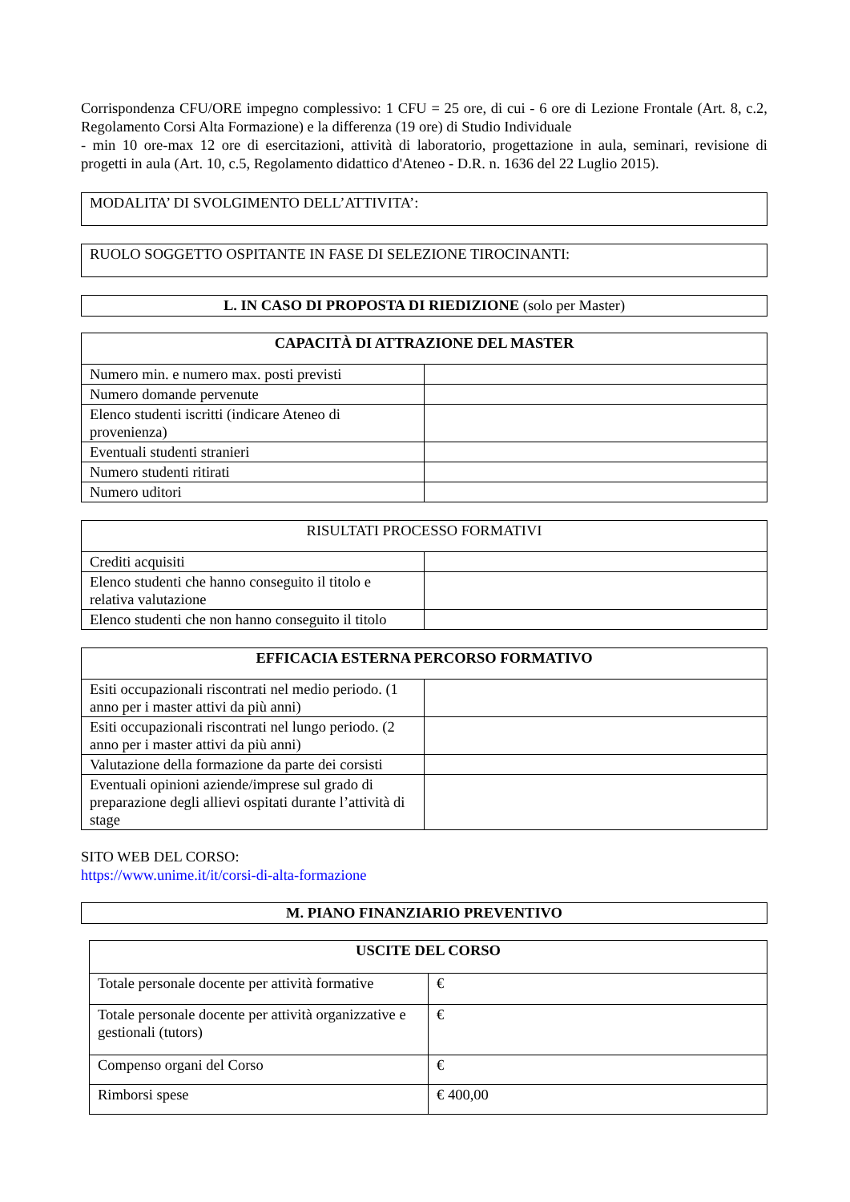Corrispondenza CFU/ORE impegno complessivo: 1 CFU = 25 ore, di cui - 6 ore di Lezione Frontale (Art. 8, c.2, Regolamento Corsi Alta Formazione) e la differenza (19 ore) di Studio Individuale
- min 10 ore-max 12 ore di esercitazioni, attività di laboratorio, progettazione in aula, seminari, revisione di progetti in aula (Art. 10, c.5, Regolamento didattico d'Ateneo - D.R. n. 1636 del 22 Luglio 2015).
MODALITA’ DI SVOLGIMENTO DELL’ATTIVITA’:
RUOLO SOGGETTO OSPITANTE IN FASE DI SELEZIONE TIROCINANTI:
L. IN CASO DI PROPOSTA DI RIEDIZIONE (solo per Master)
| CAPACITÀ DI ATTRAZIONE DEL MASTER | |
| --- | --- |
| Numero min. e numero max. posti previsti | |
| Numero domande pervenute | |
| Elenco studenti iscritti (indicare Ateneo di provenienza) | |
| Eventuali studenti stranieri | |
| Numero studenti ritirati | |
| Numero uditori | |
| RISULTATI PROCESSO FORMATIVI | |
| --- | --- |
| Crediti acquisiti | |
| Elenco studenti che hanno conseguito il titolo e relativa valutazione | |
| Elenco studenti che non hanno conseguito il titolo | |
| EFFICACIA ESTERNA PERCORSO FORMATIVO | |
| --- | --- |
| Esiti occupazionali riscontrati nel medio periodo. (1 anno per i master attivi da più anni) | |
| Esiti occupazionali riscontrati nel lungo periodo. (2 anno per i master attivi da più anni) | |
| Valutazione della formazione da parte dei corsisti | |
| Eventuali opinioni aziende/imprese sul grado di preparazione degli allievi ospitati durante l’attività di stage | |
SITO WEB DEL CORSO:
https://www.unime.it/it/corsi-di-alta-formazione
M. PIANO FINANZIARIO PREVENTIVO
| USCITE DEL CORSO | |
| --- | --- |
| Totale personale docente per attività formative | € |
| Totale personale docente per attività organizzative e gestionali (tutors) | € |
| Compenso organi del Corso | € |
| Rimborsi spese | € 400,00 |